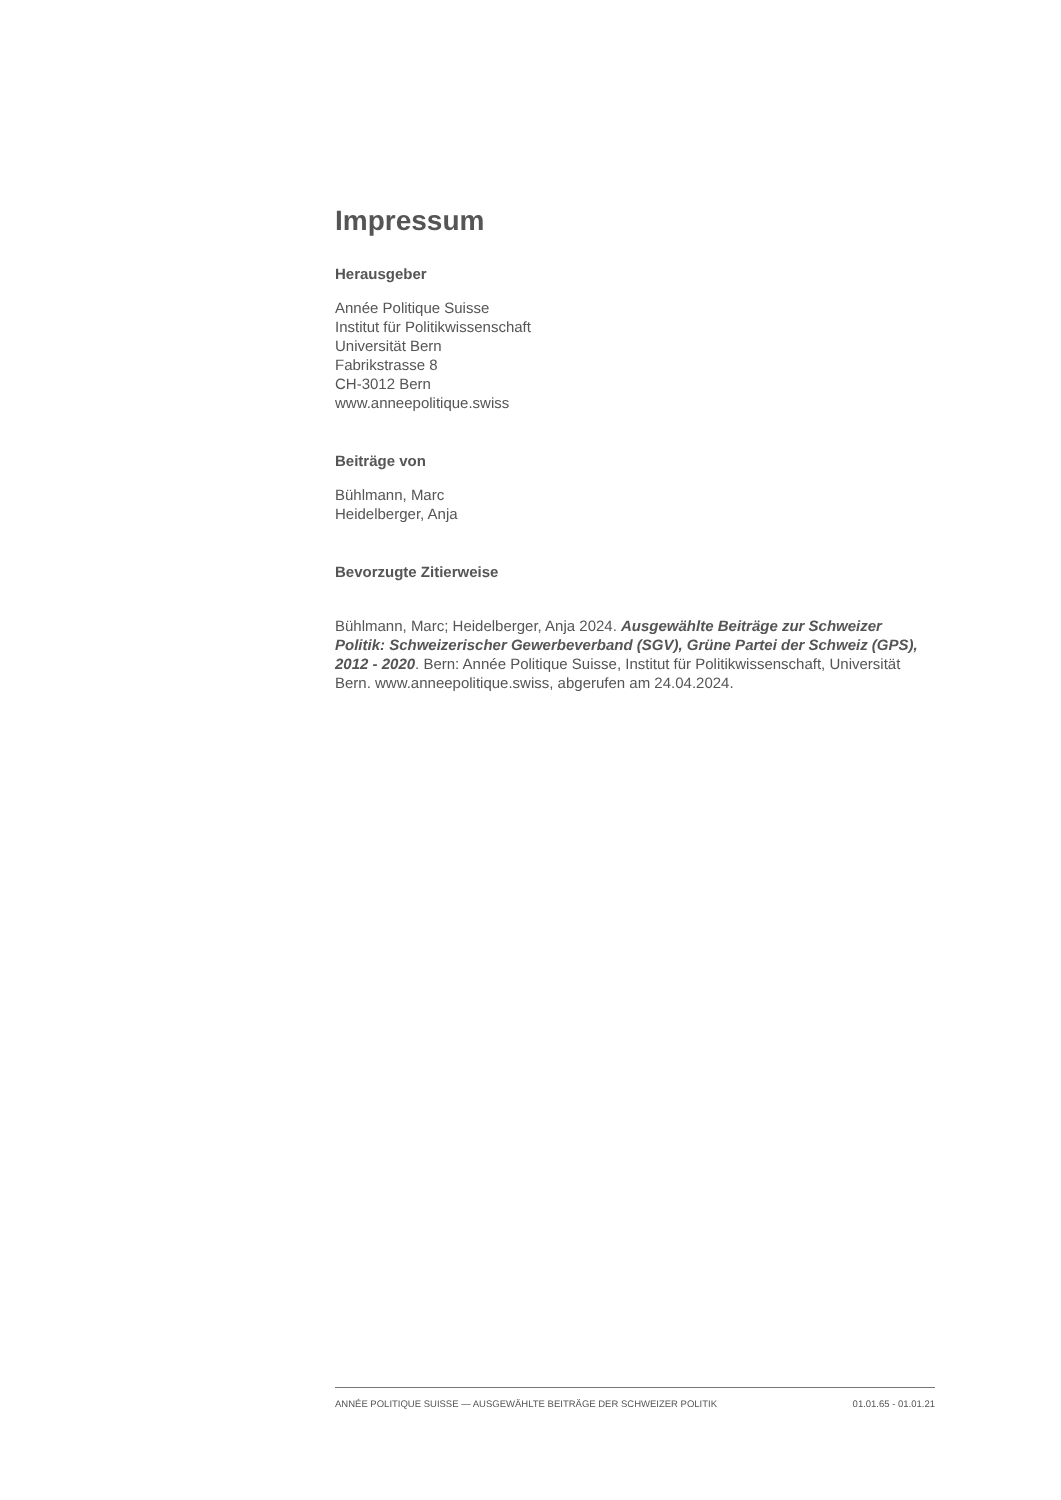Impressum
Herausgeber
Année Politique Suisse
Institut für Politikwissenschaft
Universität Bern
Fabrikstrasse 8
CH-3012 Bern
www.anneepolitique.swiss
Beiträge von
Bühlmann, Marc
Heidelberger, Anja
Bevorzugte Zitierweise
Bühlmann, Marc; Heidelberger, Anja 2024. Ausgewählte Beiträge zur Schweizer Politik: Schweizerischer Gewerbeverband (SGV), Grüne Partei der Schweiz (GPS), 2012 - 2020. Bern: Année Politique Suisse, Institut für Politikwissenschaft, Universität Bern. www.anneepolitique.swiss, abgerufen am 24.04.2024.
ANNÉE POLITIQUE SUISSE — AUSGEWÄHLTE BEITRÄGE DER SCHWEIZER POLITIK 01.01.65 - 01.01.21